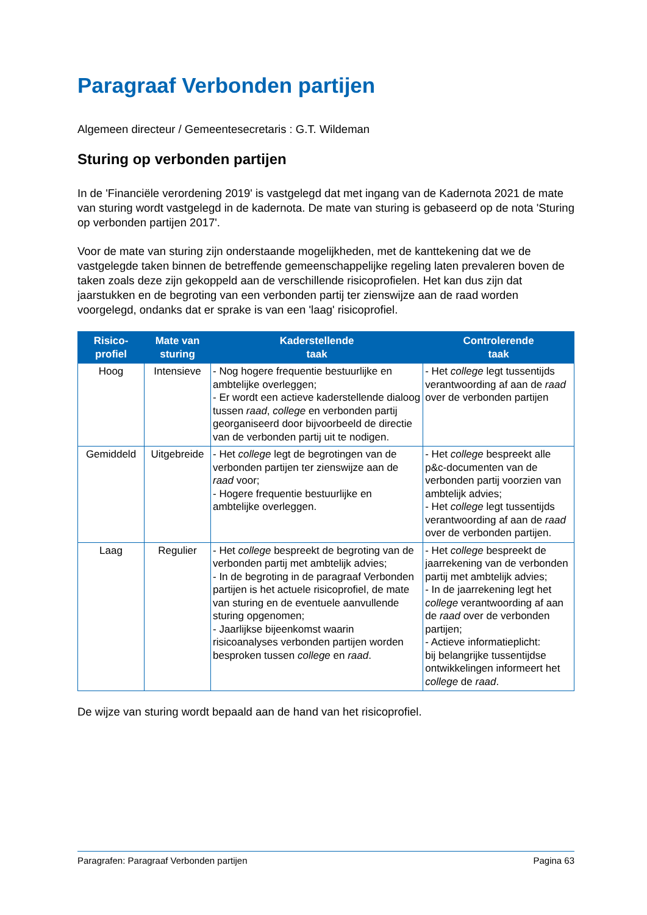Paragraaf Verbonden partijen
Algemeen directeur / Gemeentesecretaris : G.T. Wildeman
Sturing op verbonden partijen
In de 'Financiële verordening 2019' is vastgelegd dat met ingang van de Kadernota 2021 de mate van sturing wordt vastgelegd in de kadernota. De mate van sturing is gebaseerd op de nota 'Sturing op verbonden partijen 2017'.
Voor de mate van sturing zijn onderstaande mogelijkheden, met de kanttekening dat we de vastgelegde taken binnen de betreffende gemeenschappelijke regeling laten prevaleren boven de taken zoals deze zijn gekoppeld aan de verschillende risicoprofielen. Het kan dus zijn dat jaarstukken en de begroting van een verbonden partij ter zienswijze aan de raad worden voorgelegd, ondanks dat er sprake is van een 'laag' risicoprofiel.
| Risico- profiel | Mate van sturing | Kaderstellende taak | Controlerende taak |
| --- | --- | --- | --- |
| Hoog | Intensieve | - Nog hogere frequentie bestuurlijke en ambtelijke overleggen; - Er wordt een actieve kaderstellende dialoog tussen raad , college en verbonden partij georganiseerd door bijvoorbeeld de directie van de verbonden partij uit te nodigen. | - Het college legt tussentijds verantwoording af aan de raad over de verbonden partijen |
| Gemiddeld | Uitgebreide | - Het college legt de begrotingen van de verbonden partijen ter zienswijze aan de raad voor; - Hogere frequentie bestuurlijke en ambtelijke overleggen. | - Het college bespreekt alle p&c-documenten van de verbonden partij voorzien van ambtelijk advies; - Het college legt tussentijds verantwoording af aan de raad over de verbonden partijen. |
| Laag | Regulier | - Het college bespreekt de begroting van de verbonden partij met ambtelijk advies; - In de begroting in de paragraaf Verbonden partijen is het actuele risicoprofiel, de mate van sturing en de eventuele aanvullende sturing opgenomen; - Jaarlijkse bijeenkomst waarin risicoanalyses verbonden partijen worden besproken tussen college en raad . | - Het college bespreekt de jaarrekening van de verbonden partij met ambtelijk advies; - In de jaarrekening legt het college verantwoording af aan de raad over de verbonden partijen; - Actieve informatieplicht: bij belangrijke tussentijdse ontwikkelingen informeert het college de raad . |
De wijze van sturing wordt bepaald aan de hand van het risicoprofiel.
Paragrafen: Paragraaf Verbonden partijen Pagina 63